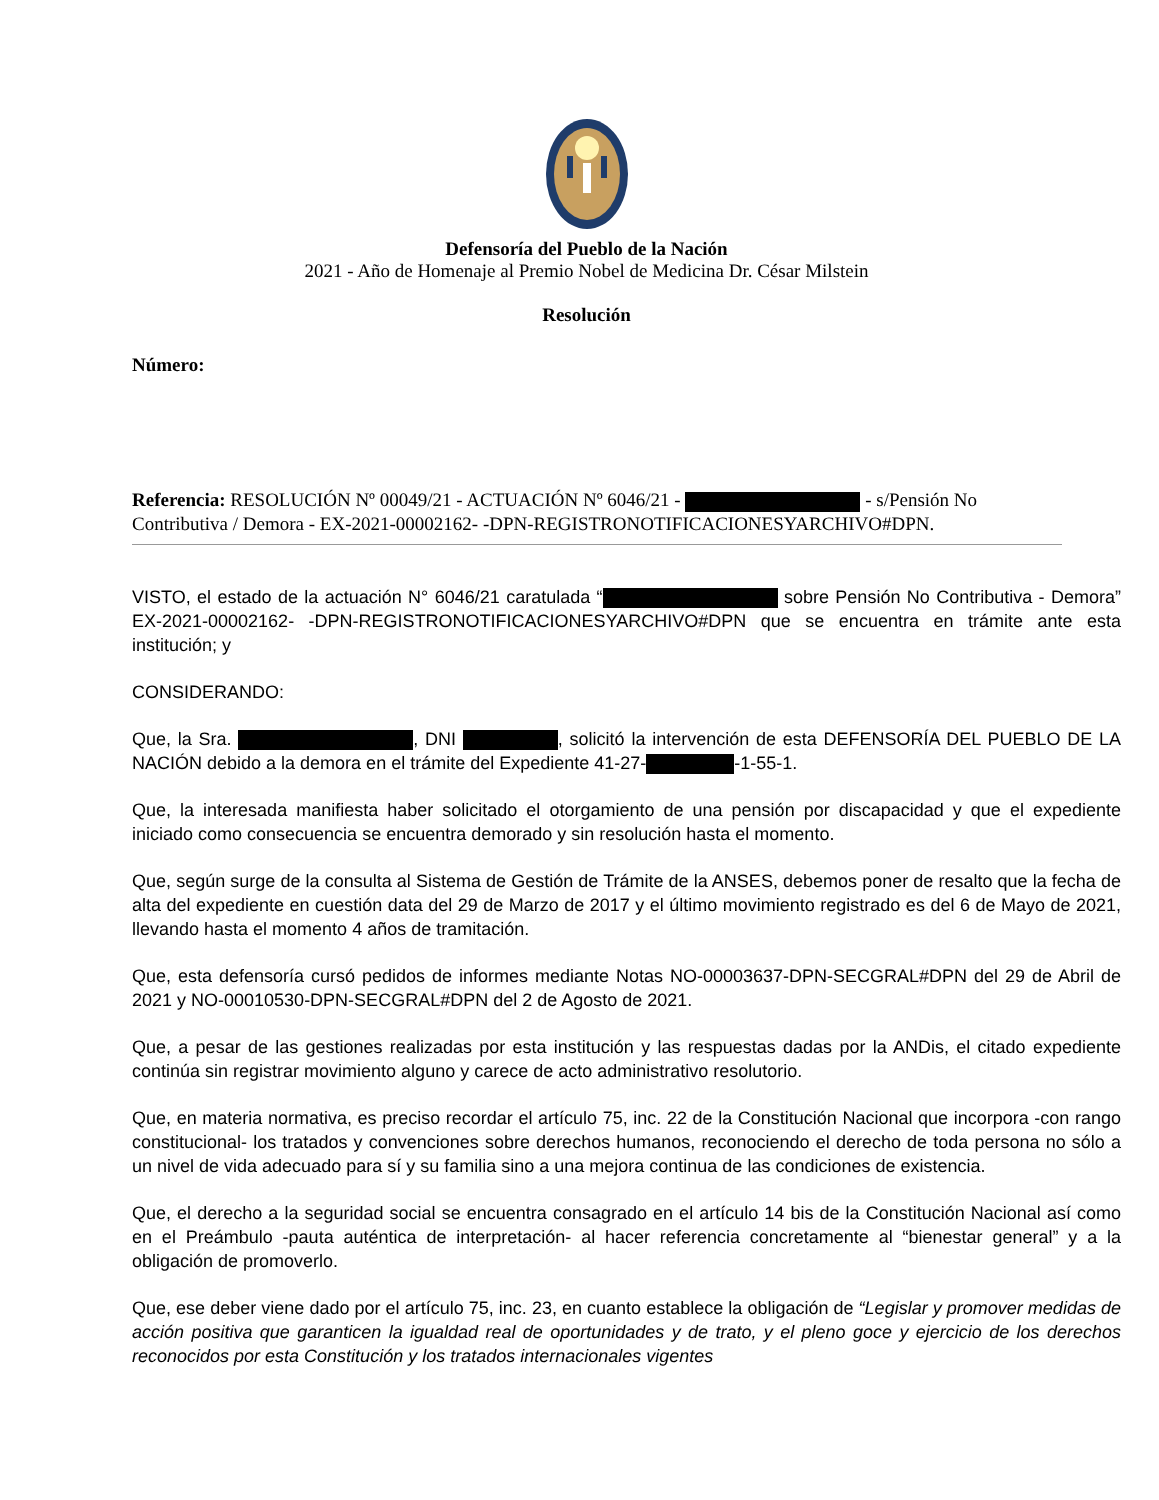Defensoría del Pueblo de la Nación
2021 - Año de Homenaje al Premio Nobel de Medicina Dr. César Milstein
Resolución
Número:
Referencia: RESOLUCIÓN Nº 00049/21 - ACTUACIÓN Nº 6046/21 - - s/Pensión No Contributiva / Demora - EX-2021-00002162- -DPN-REGISTRONOTIFICACIONESYARCHIVO#DPN.
VISTO, el estado de la actuación N° 6046/21 caratulada “ sobre Pensión No Contributiva - Demora” EX-2021-00002162- -DPN-REGISTRONOTIFICACIONESYARCHIVO#DPN que se encuentra en trámite ante esta institución; y
CONSIDERANDO:
Que, la Sra. , DNI , solicitó la intervención de esta DEFENSORÍA DEL PUEBLO DE LA NACIÓN debido a la demora en el trámite del Expediente 41-27- -1-55-1.
Que, la interesada manifiesta haber solicitado el otorgamiento de una pensión por discapacidad y que el expediente iniciado como consecuencia se encuentra demorado y sin resolución hasta el momento.
Que, según surge de la consulta al Sistema de Gestión de Trámite de la ANSES, debemos poner de resalto que la fecha de alta del expediente en cuestión data del 29 de Marzo de 2017 y el último movimiento registrado es del 6 de Mayo de 2021, llevando hasta el momento 4 años de tramitación.
Que, esta defensoría cursó pedidos de informes mediante Notas NO-00003637-DPN-SECGRAL#DPN del 29 de Abril de 2021 y NO-00010530-DPN-SECGRAL#DPN del 2 de Agosto de 2021.
Que, a pesar de las gestiones realizadas por esta institución y las respuestas dadas por la ANDis, el citado expediente continúa sin registrar movimiento alguno y carece de acto administrativo resolutorio.
Que, en materia normativa, es preciso recordar el artículo 75, inc. 22 de la Constitución Nacional que incorpora -con rango constitucional- los tratados y convenciones sobre derechos humanos, reconociendo el derecho de toda persona no sólo a un nivel de vida adecuado para sí y su familia sino a una mejora continua de las condiciones de existencia.
Que, el derecho a la seguridad social se encuentra consagrado en el artículo 14 bis de la Constitución Nacional así como en el Preámbulo -pauta auténtica de interpretación- al hacer referencia concretamente al “bienestar general” y a la obligación de promoverlo.
Que, ese deber viene dado por el artículo 75, inc. 23, en cuanto establece la obligación de “Legislar y promover medidas de acción positiva que garanticen la igualdad real de oportunidades y de trato, y el pleno goce y ejercicio de los derechos reconocidos por esta Constitución y los tratados internacionales vigentes